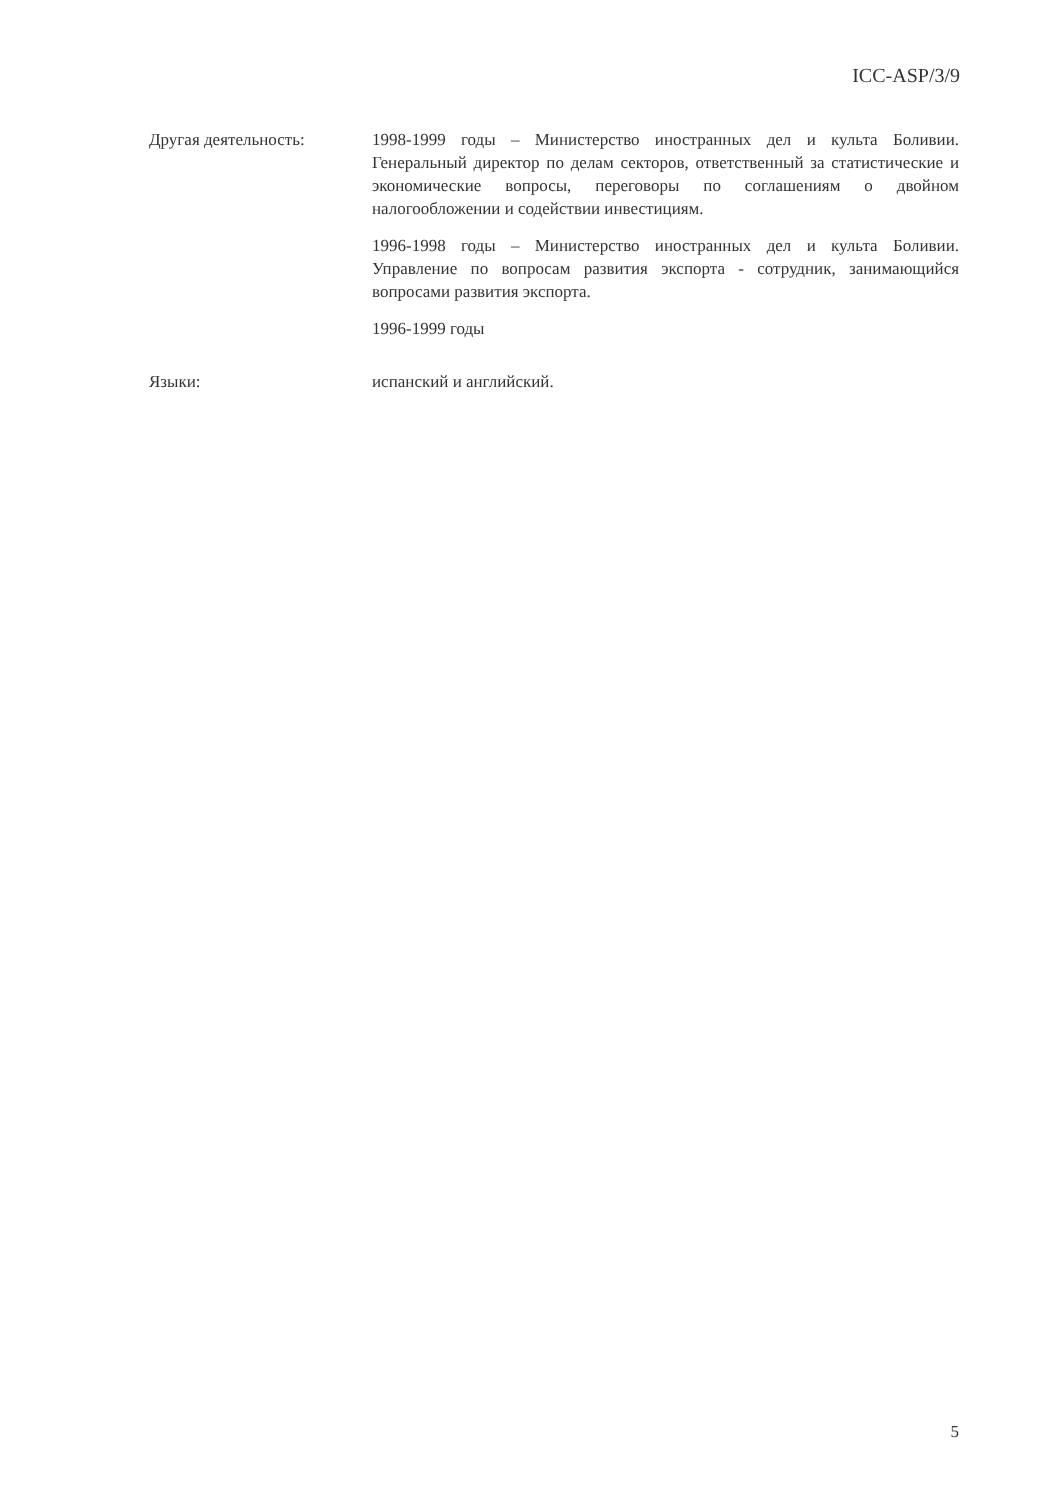ICC-ASP/3/9
Другая деятельность: 1998-1999 годы – Министерство иностранных дел и культа Боливии. Генеральный директор по делам секторов, ответственный за статистические и экономические вопросы, переговоры по соглашениям о двойном налогообложении и содействии инвестициям.
1996-1998 годы – Министерство иностранных дел и культа Боливии. Управление по вопросам развития экспорта - сотрудник, занимающийся вопросами развития экспорта.
1996-1999 годы
Языки: испанский и английский.
5